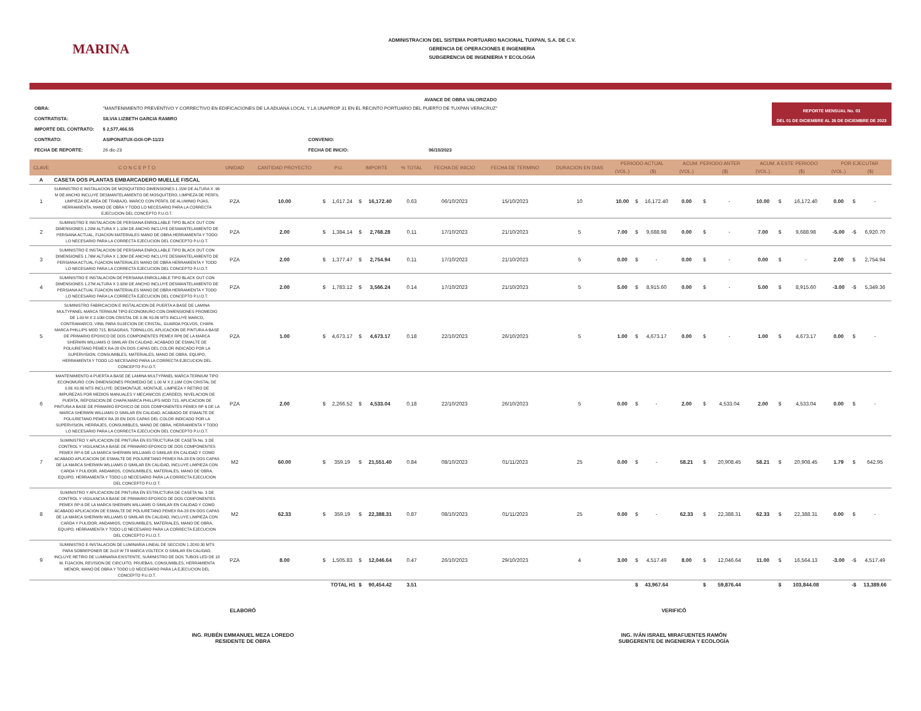MARINA
ADMINISTRACION DEL SISTEMA PORTUARIO NACIONAL TUXPAN, S.A. DE C.V.
GERENCIA DE OPERACIONES E INGENIERIA
SUBGERENCIA DE INGENIERIA Y ECOLOGIA
AVANCE DE OBRA VALORIZADO
| OBRA: | "MANTENIMIENTO PREVENTIVO Y CORRECTIVO EN EDIFICACIONES DE LA ADUANA LOCAL Y LA UNAPROP 31 EN EL RECINTO PORTUARIO DEL PUERTO DE TUXPAN VERACRUZ" | | |
| CONTRATISTA: | SILVIA LIZBETH GARCIA RAMIRO | | |
| IMPORTE DEL CONTRATO: | $ 2,577,466.55 | | |
| CONTRATO: | ASIPONATUX-GOI-OP-11/23 | CONVENIO: | |
| FECHA DE REPORTE: | 26 dic-23 | FECHA DE INICIO: | 06/10/2023 |
REPORTE MENSUAL No. 03
DEL 01 DE DICIEMBRE AL 26 DE DICIEMBRE DE 2023
| CLAVE | C O N C E P T O | UNIDAD | CANTIDAD PROYECTO | P.U. | | IMPORTE | | % TOTAL | FECHA DE INICIO | FECHA DE TERMINO | DURACION EN DIAS | PERIODO ACTUAL | | | ACUM. PERIODO ANTER | | | ACUM. A ESTE PERIODO | | | POR EJECUTAR | | |
| --- | --- | --- | --- | --- | --- | --- | --- | --- | --- | --- | --- | --- | --- | --- | --- | --- | --- | --- | --- | --- | --- | --- | --- |
| | | | | | | | | | | | | (VOL.) | ($) | | (VOL.) | ($) | | (VOL.) | ($) | | (VOL.) | ($) | |
| A | CASETA DOS PLANTAS EMBARCADERO MUELLE FISCAL | | | | | | | | | | | | | | | | | | | | | | |
| 1 | SUMINISTRO E INSTALACION DE MOSQUITERO DIMENSIONES 1.15M DE ALTURA X .96 M DE ANCHO INCLUYE DESMANTELAMIENTO DE MOSQUITERO, LIMPIEZA DE PERFIL LIMPIEZA DE AREA DE TRABAJO, MARCO CON PERFIL DE ALUMINIO PIJAS, HERRAMIENTA, MANO DE OBRA Y TODO LO NECESARIO PARA LA CORRECTA EJECUCION DEL CONCEPTO P.U.O.T. | PZA | 10.00 | $ | 1,617.24 | $ | 16,172.40 | 0.63 | 06/10/2023 | 15/10/2023 | 10 | 10.00 | $ | 16,172.40 | 0.00 | $ | - | 10.00 | $ | 16,172.40 | 0.00 | $ | - |
| 2 | SUMINISTRO E INSTALACION DE PERSIANA ENROLLABLE TIPO BLACK OUT CON DIMENSIONES 1.20M ALTURA X 1.10M DE ANCHO INCLUYE DESMANTELAMIENTO DE PERSIANA ACTUAL, FIJACION MATERIALES MANO DE OBRA HERRAMIENTA Y TODO LO NECESARIO PARA LA CORRECTA EJECUCION DEL CONCEPTO P.U.O.T. | PZA | 2.00 | $ | 1,384.14 | $ | 2,768.28 | 0.11 | 17/10/2023 | 21/10/2023 | 5 | 7.00 | $ | 9,688.98 | 0.00 | $ | - | 7.00 | $ | 9,688.98 | -5.00 | -$ | 6,920.70 |
| 3 | SUMINISTRO E INSTALACION DE PERSIANA ENROLLABLE TIPO BLACK OUT CON DIMENSIONES 1.76M ALTURA X 1.30M DE ANCHO INCLUYE DESMANTELAMIENTO DE PERSIANA ACTUAL FIJACION MATERIALES MANO DE OBRA HERRAMIENTA Y TODO LO NECESARIO PARA LA CORRECTA EJECUCION DEL CONCEPTO P.U.O.T. | PZA | 2.00 | $ | 1,377.47 | $ | 2,754.94 | 0.11 | 17/10/2023 | 21/10/2023 | 5 | 0.00 | $ | - | 0.00 | $ | - | 0.00 | $ | - | 2.00 | $ | 2,754.94 |
| 4 | SUMINISTRO E INSTALACION DE PERSIANA ENROLLABLE TIPO BLACK OUT CON DIMENSIONES 1.27M ALTURA X 2.92M DE ANCHO INCLUYE DESMANTELAMIENTO DE PERSIANA ACTUAL FIJACION MATERIALES MANO DE OBRA HERRAMIENTA Y TODO LO NECESARIO PARA LA CORRECTA EJECUCION DEL CONCEPTO P.U.O.T. | PZA | 2.00 | $ | 1,783.12 | $ | 3,566.24 | 0.14 | 17/10/2023 | 21/10/2023 | 5 | 5.00 | $ | 8,915.60 | 0.00 | $ | - | 5.00 | $ | 8,915.60 | -3.00 | -$ | 5,349.36 |
| 5 | SUMINISTRO FABRICACION E INSTALACION DE PUERTA A BASE DE LAMINA MULTYPANEL MARCA TERNIUM TIPO ECONOMURO CON DIMENSIONES PROMEDIO DE 1.00 M X 2.10M CON CRISTAL DE 0.86 X0.86 MTS INCLUYE MARCO, CONTRAMARCO, VINIL PARA SUJECION DE CRISTAL, GUARDA POLVOS, CHAPA MARCA PHILLIPS MOD 715, BISAGRAS, TORNILLOS, APLICACION DE PINTURA A BASE DE PRIMARIO EPOXICO DE DOS COMPONENTES PEMEX RP6 DE LA MARCA SHERWIN WILLIAMS O SIMILAR EN CALIDAD, ACABADO DE ESMALTE DE POLIURETANO PEMEX RA-28 EN DOS CAPAS DEL COLOR INDICADO POR LA SUPERVISION, CONSUMIBLES, MATERIALES, MANO DE OBRA, EQUIPO, HERRAMIENTA Y TODO LO NECESARIO PARA LA CORRECTA EJECUCION DEL CONCEPTO P.U.O.T. | PZA | 1.00 | $ | 4,673.17 | $ | 4,673.17 | 0.18 | 22/10/2023 | 26/10/2023 | 5 | 1.00 | $ | 4,673.17 | 0.00 | $ | - | 1.00 | $ | 4,673.17 | 0.00 | $ | - |
| 6 | MANTENIMIENTO A PUERTA A BASE DE LAMINA MULTYPANEL MARCA TERNIUM TIPO ECONOMURO CON DIMENSIONES PROMEDIO DE 1.00 M X 2.10M CON CRISTAL DE 0.86 X0.86 MTS INCLUYE: DESMONTAJE, MONTAJE, LIMPIEZA Y RETIRO DE IMPUREZAS POR MEDIOS MANUALES Y MECANICOS (CARDEO), NIVELACION DE PUERTA, REPOSICION DE CHAPA MARCA PHILLIPS MOD 715, APLICACION DE PINTURA A BASE DE PRIMARIO EPOXICO DE DOS COMPONENTES PEMEX RP 6 DE LA MARCA SHERWIN WILLIAMS O SIMILAR EN CALIDAD, ACABADO DE ESMALTE DE POLIURETANO PEMEX RA 28 EN DOS CAPAS DEL COLOR INDICADO POR LA SUPERVISION, HERRAJES, CONSUMIBLES, MANO DE OBRA, HERRAMIENTA Y TODO LO NECESARIO PARA LA CORRECTA EJECUCION DEL CONCEPTO P.U.O.T. | PZA | 2.00 | $ | 2,266.52 | $ | 4,533.04 | 0.18 | 22/10/2023 | 26/10/2023 | 5 | 0.00 | $ | - | 2.00 | $ | 4,533.04 | 2.00 | $ | 4,533.04 | 0.00 | $ | - |
| 7 | SUMINISTRO Y APLICACION DE PINTURA EN ESTRUCTURA DE CASETA No. 3 DE CONTROL Y VIGILANCIA A BASE DE PRIMARIO EPOXICO DE DOS COMPONENTES PEMEX RP-6 DE LA MARCA SHERWIN WILLIAMS O SIMILAR EN CALIDAD Y COMO ACABADO APLICACION DE ESMALTE DE POLIURETANO PEMEX RA-28 EN DOS CAPAS DE LA MARCA SHERWIN WILLIAMS O SIMILAR EN CALIDAD, INCLUYE LIMPIEZA CON CARDA Y PULIDOR, ANDAMIOS, CONSUMIBLES, MATERIALES, MANO DE OBRA, EQUIPO, HERRAMIENTA Y TODO LO NECESARIO PARA LA CORRECTA EJECUCION DEL CONCEPTO P.U.O.T. | M2 | 60.00 | $ | 359.19 | $ | 21,551.40 | 0.84 | 08/10/2023 | 01/11/2023 | 25 | 0.00 | $ | - | 58.21 | $ | 20,908.45 | 58.21 | $ | 20,908.45 | 1.79 | $ | 642.95 |
| 8 | SUMINISTRO Y APLICACION DE PINTURA EN ESTRUCTURA DE CASETA No. 3 DE CONTROL Y VIGILANCIA A BASE DE PRIMARIO EPOXICO DE DOS COMPONENTES PEMEX RP-6 DE LA MARCA SHERWIN WILLIAMS O SIMILAR EN CALIDAD Y COMO ACABADO APLICACION DE ESMALTE DE POLIURETANO PEMEX RA-28 EN DOS CAPAS DE LA MARCA SHERWIN WILLIAMS O SIMILAR EN CALIDAD, INCLUYE LIMPIEZA CON CARDA Y PULIDOR, ANDAMIOS, CONSUMIBLES, MATERIALES, MANO DE OBRA, EQUIPO, HERRAMIENTA Y TODO LO NECESARIO PARA LA CORRECTA EJECUCION DEL CONCEPTO P.U.O.T. | M2 | 62.33 | $ | 359.19 | $ | 22,388.31 | 0.87 | 08/10/2023 | 01/11/2023 | 25 | 0.00 | $ | - | 62.33 | $ | 22,388.31 | 62.33 | $ | 22,388.31 | 0.00 | $ | - |
| 9 | SUMINISTRO E INSTALACION DE LUMINARIA LINEAL DE SECCION 1.20X0.30 MTS PARA SOBREPONER DE 2x18 W T8 MARCA VOLTECK O SIMILAR EN CALIDAD, INCLUYE RETIRO DE LUMINARIA EXISTENTE, SUMINISTRO DE DOS TUBOS LED DE 18 W, FIJACION, REVISION DE CIRCUITO, PRUEBAS, CONSUMIBLES, HERRAMIENTA MENOR, MANO DE OBRA Y TODO LO NECESARIO PARA LA EJECUCION DEL CONCEPTO P.U.O.T. | PZA | 8.00 | $ | 1,505.83 | $ | 12,046.64 | 0.47 | 26/10/2023 | 29/10/2023 | 4 | 3.00 | $ | 4,517.49 | 8.00 | $ | 12,046.64 | 11.00 | $ | 16,564.13 | -3.00 | -$ | 4,517.49 |
| TOTAL H1 | | | | | | $ | 90,454.42 | 3.51 | | | | | $ | 43,967.64 | | $ | 59,876.44 | | $ | 103,844.08 | | -$ | 13,389.66 |
ELABORÓ
ING. RUBÉN EMMANUEL MEZA LOREDO
RESIDENTE DE OBRA
VERIFICÓ
ING. IVÁN ISRAEL MIRAFUENTES RAMÓN
SUBGERENTE DE INGENIERIA Y ECOLOGÍA